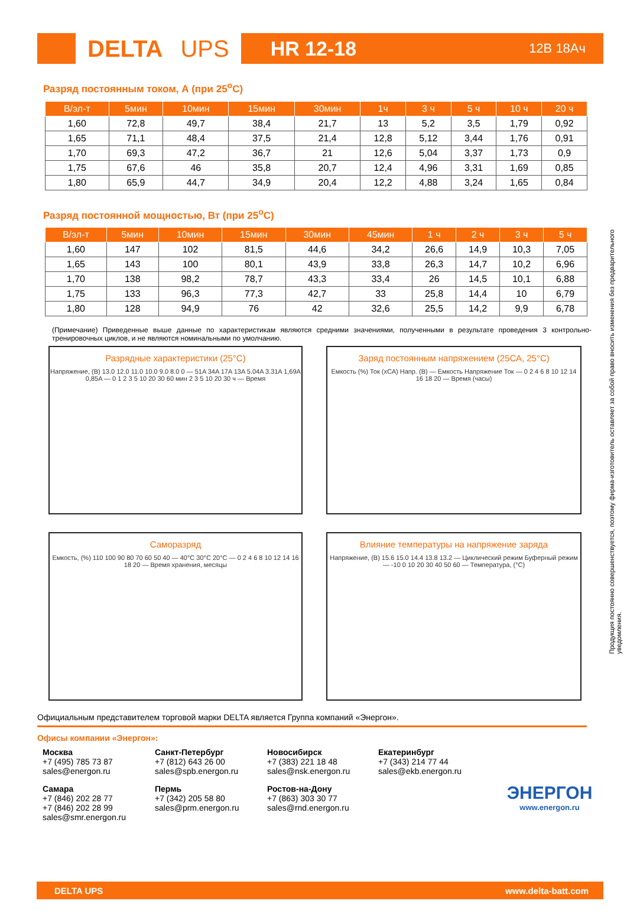DELTA UPS
HR 12-18 12В 18Ач
Разряд постоянным током, А (при 25<sup>o</sup>С)
| В/эл-т | 5мин | 10мин | 15мин | 30мин | 1ч | 3 ч | 5 ч | 10 ч | 20 ч |
| --- | --- | --- | --- | --- | --- | --- | --- | --- | --- |
| 1,60 | 72,8 | 49,7 | 38,4 | 21,7 | 13 | 5,2 | 3,5 | 1,79 | 0,92 |
| 1,65 | 71,1 | 48,4 | 37,5 | 21,4 | 12,8 | 5,12 | 3,44 | 1,76 | 0,91 |
| 1,70 | 69,3 | 47,2 | 36,7 | 21 | 12,6 | 5,04 | 3,37 | 1,73 | 0,9 |
| 1,75 | 67,6 | 46 | 35,8 | 20,7 | 12,4 | 4,96 | 3,31 | 1,69 | 0,85 |
| 1,80 | 65,9 | 44,7 | 34,9 | 20,4 | 12,2 | 4,88 | 3,24 | 1,65 | 0,84 |
Разряд постоянной мощностью, Вт (при 25<sup>o</sup>С)
| В/эл-т | 5мин | 10мин | 15мин | 30мин | 45мин | 1 ч | 2 ч | 3 ч | 5 ч |
| --- | --- | --- | --- | --- | --- | --- | --- | --- | --- |
| 1,60 | 147 | 102 | 81,5 | 44,6 | 34,2 | 26,6 | 14,9 | 10,3 | 7,05 |
| 1,65 | 143 | 100 | 80,1 | 43,9 | 33,8 | 26,3 | 14,7 | 10,2 | 6,96 |
| 1,70 | 138 | 98,2 | 78,7 | 43,3 | 33,4 | 26 | 14,5 | 10,1 | 6,88 |
| 1,75 | 133 | 96,3 | 77,3 | 42,7 | 33 | 25,8 | 14,4 | 10 | 6,79 |
| 1,80 | 128 | 94,9 | 76 | 42 | 32,6 | 25,5 | 14,2 | 9,9 | 6,78 |
(Примечание) Приведенные выше данные по характеристикам являются средними значениями, полученными в результате проведения 3 контрольно-тренировочных циклов, и не являются номинальными по умолчанию.
Разрядные характеристики (25°С)
Напряжение, (В) 13.0 12.0 11.0 10.0 9.0 8.0 0 — 51A 34A 17A 13A 5.04A 3.31A 1,69A 0,85A — 0 1 2 3 5 10 20 30 60 мин 2 3 5 10 20 30 ч — Время
Заряд постоянным напряжением (25СА, 25°С)
Емкость (%) Ток (хСА) Напр. (В) — Емкость Напряжение Ток — 0 2 4 6 8 10 12 14 16 18 20 — Время (часы)
Саморазряд
Емкость, (%) 110 100 90 80 70 60 50 40 — 40°С 30°С 20°С — 0 2 4 6 8 10 12 14 16 18 20 — Время хранения, месяцы
Влияние температуры на напряжение заряда
Напряжение, (В) 15.6 15.0 14.4 13.8 13.2 — Циклический режим Буферный режим — -10 0 10 20 30 40 50 60 — Температура, (°С)
Продукция постоянно совершенствуется, поэтому фирма-изготовитель оставляет за собой право вносить изменения без предварительного уведомления.
Официальным представителем торговой марки DELTA является Группа компаний «Энергон».
Офисы компании «Энергон»:
Москва
+7 (495) 785 73 87
sales@energon.ru
Санкт-Петербург
+7 (812) 643 26 00
sales@spb.energon.ru
Новосибирск
+7 (383) 221 18 48
sales@nsk.energon.ru
Екатеринбург
+7 (343) 214 77 44
sales@ekb.energon.ru
ЭНЕРГОН
www.energon.ru
Самара
+7 (846) 202 28 77
+7 (846) 202 28 99
sales@smr.energon.ru
Пермь
+7 (342) 205 58 80
sales@prm.energon.ru
Ростов-на-Дону
+7 (863) 303 30 77
sales@rnd.energon.ru
DELTA UPS www.delta-batt.com